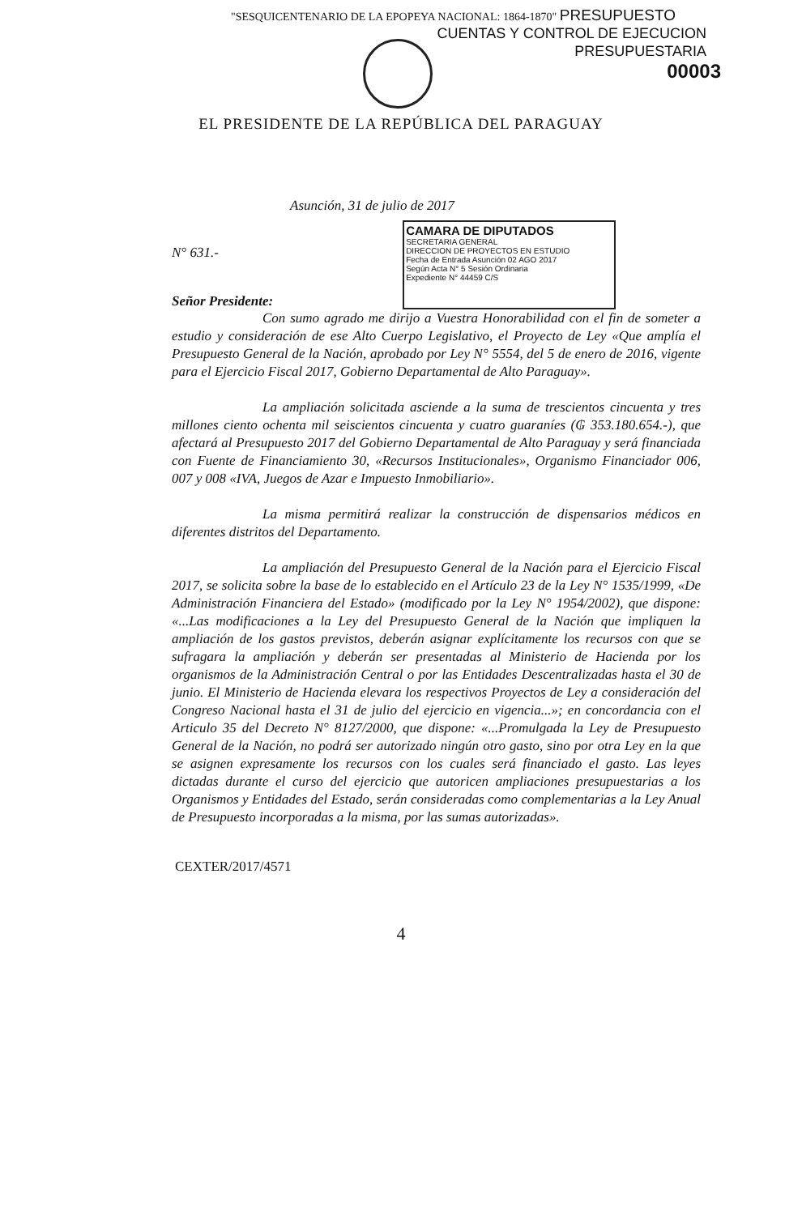"SESQUICENTENARIO DE LA EPOPEYA NACIONAL: 1864-1870" PRESUPUESTO
CUENTAS Y CONTROL DE EJECUCION
PRESUPUESTARIA
00003
EL PRESIDENTE DE LA REPÚBLICA DEL PARAGUAY
Asunción, 31 de julio de 2017
N° 631.-
Señor Presidente:
CAMARA DE DIPUTADOS
SECRETARIA GENERAL
DIRECCION DE PROYECTOS EN ESTUDIO
Fecha de Entrada Asunción 02 AGO 2017
Según Acta N° 5 Sesión Ordinaria
Expediente N° 44459 C/S
Con sumo agrado me dirijo a Vuestra Honorabilidad con el fin de someter a estudio y consideración de ese Alto Cuerpo Legislativo, el Proyecto de Ley «Que amplía el Presupuesto General de la Nación, aprobado por Ley N° 5554, del 5 de enero de 2016, vigente para el Ejercicio Fiscal 2017, Gobierno Departamental de Alto Paraguay».
La ampliación solicitada asciende a la suma de trescientos cincuenta y tres millones ciento ochenta mil seiscientos cincuenta y cuatro guaraníes (₲ 353.180.654.-), que afectará al Presupuesto 2017 del Gobierno Departamental de Alto Paraguay y será financiada con Fuente de Financiamiento 30, «Recursos Institucionales», Organismo Financiador 006, 007 y 008 «IVA, Juegos de Azar e Impuesto Inmobiliario».
La misma permitirá realizar la construcción de dispensarios médicos en diferentes distritos del Departamento.
La ampliación del Presupuesto General de la Nación para el Ejercicio Fiscal 2017, se solicita sobre la base de lo establecido en el Artículo 23 de la Ley N° 1535/1999, «De Administración Financiera del Estado» (modificado por la Ley N° 1954/2002), que dispone: «...Las modificaciones a la Ley del Presupuesto General de la Nación que impliquen la ampliación de los gastos previstos, deberán asignar explícitamente los recursos con que se sufragara la ampliación y deberán ser presentadas al Ministerio de Hacienda por los organismos de la Administración Central o por las Entidades Descentralizadas hasta el 30 de junio. El Ministerio de Hacienda elevara los respectivos Proyectos de Ley a consideración del Congreso Nacional hasta el 31 de julio del ejercicio en vigencia...»; en concordancia con el Articulo 35 del Decreto N° 8127/2000, que dispone: «...Promulgada la Ley de Presupuesto General de la Nación, no podrá ser autorizado ningún otro gasto, sino por otra Ley en la que se asignen expresamente los recursos con los cuales será financiado el gasto. Las leyes dictadas durante el curso del ejercicio que autoricen ampliaciones presupuestarias a los Organismos y Entidades del Estado, serán consideradas como complementarias a la Ley Anual de Presupuesto incorporadas a la misma, por las sumas autorizadas».
CEXTER/2017/4571
4